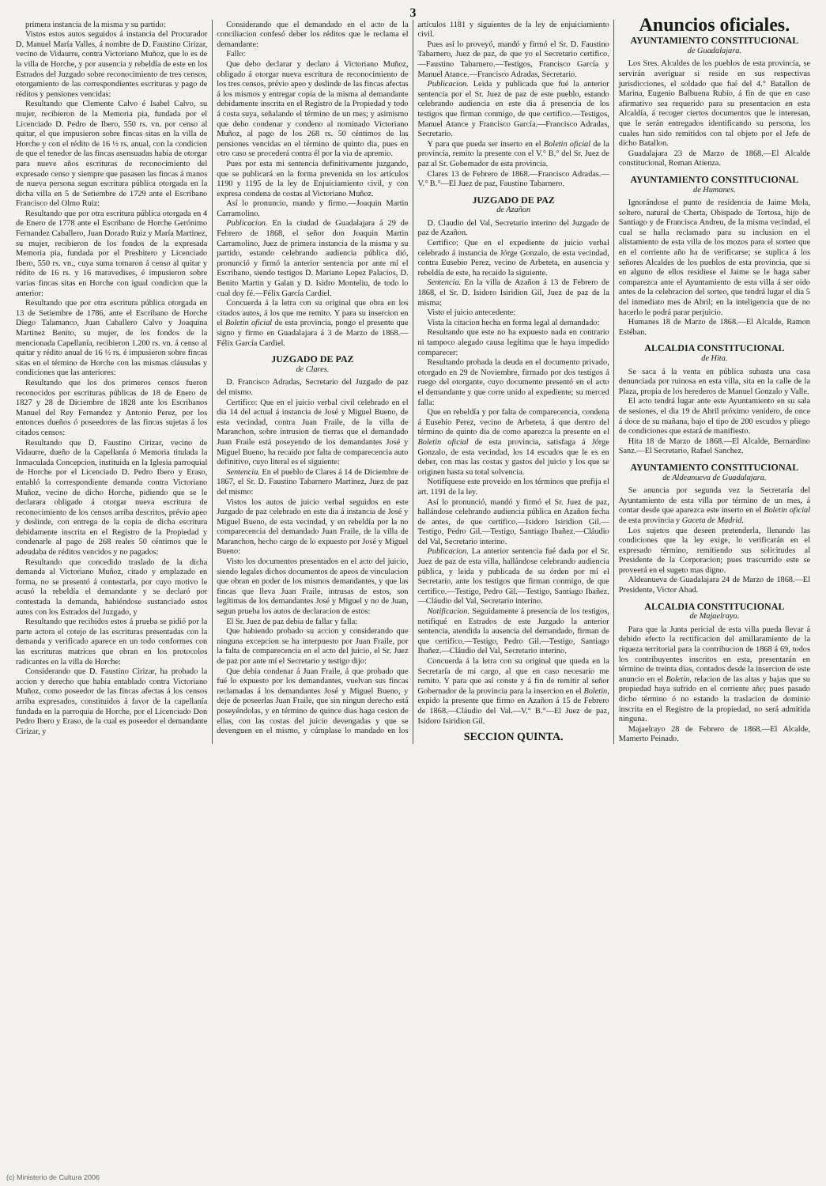3
primera instancia de la misma y su partido:
Vistos estos autos seguidos á instancia del Procurador D. Manuel María Valles, á nombre de D. Faustino Cirizar, vecino de Vidaurre, contra Victoriano Muñoz, que lo es de la villa de Horche, y por ausencia y rebeldía de este en los Estrados del Juzgado sobre reconocimiento de tres censos, otorgamiento de las correspondientes escrituras y pago de réditos y pensiones vencidas:
Resultando que Clemente Calvo é Isabel Calvo, su mujer, recibieron de la Memoria pia, fundada por el Licenciado D. Pedro de Ibero, 550 rs. vn. por censo al quitar, el que impusieron sobre fincas sitas en la villa de Horche y con el rédito de 16 ½ rs. anual, con la condicion de que el tenedor de las fincas asensuadas habia de otorgar para nueve años escrituras de reconocimiento del expresado censo y siempre que pasasen las fincas á manos de nueva persona segun escritura pública otorgada en la dicha villa en 5 de Setiembre de 1729 ante el Escribano Francisco del Olmo Ruiz:
Resultando que por otra escritura pública otorgada en 4 de Enero de 1778 ante el Escribano de Horche Gerónimo Fernandez Caballero, Juan Dorado Ruiz y María Martinez, su mujer, recibieron de los fondos de la expresada Memoria pia, fundada por el Presbitero y Licenciado Ibero, 550 rs. vn., cuya suma tomaron á censo al quitar y rédito de 16 rs. y 16 maravedises, é impusieron sobre varias fincas sitas en Horche con igual condicion que la anterior:
Resultando que por otra escritura pública otorgada en 13 de Setiembre de 1786, ante el Escribano de Horche Diego Talamanco, Juan Caballero Calvo y Joaquina Martinez Benito, su mujer, de los fondos de la mencionada Capellanía, recibieron 1.200 rs. vn. á censo al quitar y rédito anual de 16 ½ rs. é impusieron sobre fincas sitas en el término de Horche con las mismas cláusulas y condiciones que las anteriores:
Resultando que los dos primeros censos fueron reconocidos por escrituras públicas de 18 de Enero de 1827 y 28 de Diciembre de 1828 ante los Escribanos Manuel del Rey Fernandez y Antonio Perez, por los entonces dueños ó poseedores de las fincas sujetas á los citados censos:
Resultando que D. Faustino Cirizar, vecino de Vidaurre, dueño de la Capellanía ó Memoria titulada la Inmaculada Concepcion, instituida en la Iglesia parroquial de Horche por el Licenciado D. Pedro Ibero y Eraso, entabló la correspondiente demanda contra Victoriano Muñoz, vecino de dicho Horche, pidiendo que se le declarara obligado á otorgar nueva escritura de reconocimiento de los censos arriba descritos, prévio apeo y deslinde, con entrega de la copia de dicha escritura debidamente inscrita en el Registro de la Propiedad y condenarle al pago de 268 reales 50 céntimos que le adeudaba de réditos vencidos y no pagados:
Resultando que concedido traslado de la dicha demanda al Victoriano Muñoz, citado y emplazado en forma, no se presentó á contestarla, por cuyo motivo le acusó la rebeldía el demandante y se declaró por contestada la demanda, habiéndose sustanciado estos autos con los Estrados del Juzgado, y
Resultando que recibidos estos á prueba se pidió por la parte actora el cotejo de las escrituras presentadas con la demanda y verificado aparece en un todo conformes con las escrituras matrices que obran en los protocolos radicantes en la villa de Horche:
Considerando que D. Faustino Cirizar, ha probado la accion y derecho que habia entablado contra Victoriano Muñoz, como poseedor de las fincas afectas á los censos arriba expresados, constituidos á favor de la capellanía fundada en la parroquia de Horche, por el Licenciado Don Pedro Ibero y Eraso, de la cual es poseedor el demandante Cirizar, y
Considerando que el demandado en el acto de la conciliacion confesó deber los réditos que le reclama el demandante:
Fallo:
Que debo declarar y declaro á Victoriano Muñoz, obligado á otorgar nueva escritura de reconocimiento de los tres censos, prévio apeo y deslinde de las fincas afectas á los mismos y entregar copia de la misma al demandante debidamente inscrita en el Registro de la Propiedad y todo á costa suya, señalando el término de un mes; y asimismo que debo condenar y condeno al nominado Victoriano Muñoz, al pago de los 268 rs. 50 céntimos de las pensiones vencidas en el término de quinto dia, pues en otro caso se procederá contra él por la via de apremio.
Pues por esta mi sentencia definitivamente juzgando, que se publicará en la forma prevenida en los artículos 1190 y 1195 de la ley de Enjuiciamiento civil, y con expresa condena de costas al Victoriano Muñoz.
Así lo pronuncio, mando y firmo.—Joaquin Martin Carramolino.
Publicacion. En la ciudad de Guadalajara á 29 de Febrero de 1868, el señor don Joaquin Martin Carramolino, Juez de primera instancia de la misma y su partido, estando celebrando audiencia pública dió, pronunció y firmó la anterior sentencia por ante mí el Escribano, siendo testigos D. Mariano Lopez Palacios, D. Benito Martin y Galan y D. Isidro Monteliu, de todo lo cual doy fé.—Félix García Cardiel.
Concuerda á la letra con su original que obra en los citados autos, á los que me remito. Y para su insercion en el Boletin oficial de esta provincia, pongo el presente que signo y firmo en Guadalajara á 3 de Marzo de 1868.—Félix García Cardiel.
JUZGADO DE PAZ
de Clares.
D. Francisco Adradas, Secretario del Juzgado de paz del mismo.
Certifico: Que en el juicio verbal civil celebrado en el dia 14 del actual á instancia de José y Miguel Bueno, de esta vecindad, contra Juan Fraile, de la villa de Maranchon, sobre intrusion de tierras que el demandado Juan Fraile está poseyendo de los demandantes José y Miguel Bueno, ha recaido por falta de comparecencia auto definitivo, cuyo literal es el siguiente:
Sentencia. En el pueblo de Clares á 14 de Diciembre de 1867, el Sr. D. Faustino Tabarnero Martinez, Juez de paz del mismo:
Vistos los autos de juicio verbal seguidos en este Juzgado de paz celebrado en este dia á instancia de José y Miguel Bueno, de esta vecindad, y en rebeldía por la no comparecencia del demandado Juan Fraile, de la villa de Maranchon, hecho cargo de lo expuesto por José y Miguel Bueno:
Visto los documentos presentados en el acto del juicio, siendo legales dichos documentos de apeos de vinculacion que obran en poder de los mismos demandantes, y que las fincas que lleva Juan Fraile, intrusas de estos, son legítimas de los demandantes José y Miguel y no de Juan, segun prueba los autos de declaracion de estos:
El Sr. Juez de paz debia de fallar y falla:
Que habiendo probado su accion y considerando que ninguna excepcion se ha interpuesto por Juan Fraile, por la falta de comparecencia en el acto del juicio, el Sr. Juez de paz por ante mí el Secretario y testigo dijo:
Que debia condenar á Juan Fraile, á que probado que fué lo expuesto por los demandantes, vuelvan sus fincas reclamadas á los demandantes José y Miguel Bueno, y deje de poseerlas Juan Fraile, que sin ningun derecho está poseyéndolas, y en término de quince dias haga cesion de ellas, con las costas del juicio devengadas y que se devenguen en el mismo, y cúmplase lo mandado en los artículos 1181 y siguientes de la ley de enjuiciamiento civil.
Pues así lo proveyó, mandó y firmó el Sr. D. Faustino Tabarnero, Juez de paz, de que yo el Secretario certifico.—Faustino Tabarnero.—Testigos, Francisco García y Manuel Atance.—Francisco Adradas, Secretario.
Publicacion. Leida y publicada que fué la anterior sentencia por el Sr. Juez de paz de este pueblo, estando celebrando audiencia en este dia á presencia de los testigos que firman conmigo, de que certifico.—Testigos, Manuel Atance y Francisco García.—Francisco Adradas, Secretario.
Y para que pueda ser inserto en el Boletin oficial de la provincia, remito la presente con el V.° B.° del Sr. Juez de paz al Sr. Gobernador de esta provincia.
Clares 13 de Febrero de 1868.—Francisco Adradas.—V.° B.°—El Juez de paz, Faustino Tabarnero.
JUZGADO DE PAZ
de Azañon
D. Claudio del Val, Secretario interino del Juzgado de paz de Azañon.
Certifico: Que en el expediente de juicio verbal celebrado á instancia de Jórge Gonzalo, de esta vecindad, contra Eusebio Perez, vecino de Arbeteta, en ausencia y rebeldía de este, ha recaido la siguiente.
Sentencia. En la villa de Azañon á 13 de Febrero de 1868, el Sr. D. Isidoro Isiridion Gil, Juez de paz de la misma:
Visto el juicio antecedente:
Vista la citacion hecha en forma legal al demandado:
Resultando que este no ha expuesto nada en contrario ni tampoco alegado causa legítima que le haya impedido comparecer:
Resultando probada la deuda en el documento privado, otorgado en 29 de Noviembre, firmado por dos testigos á ruego del otorgante, cuyo documento presentó en el acto el demandante y que corre unido al expediente; su merced falla:
Que en rebeldía y por falta de comparecencia, condena á Eusebio Perez, vecino de Arbeteta, á que dentro del término de quinto dia de como aparezca la presente en el Boletin oficial de esta provincia, satisfaga á Jórge Gonzalo, de esta vecindad, los 14 escudos que le es en deber, con mas las costas y gastos del juicio y los que se originen hasta su total solvencia.
Notifíquese este proveido en los términos que prefija el art. 1191 de la ley.
Así lo pronunció, mandó y firmó el Sr. Juez de paz, hallándose celebrando audiencia pública en Azañon fecha de antes, de que certifico.—Isidoro Isiridion Gil.—Testigo, Pedro Gil.—Testigo, Santiago Ibañez.—Cláudio del Val, Secretario interino.
Publicacion. La anterior sentencia fué dada por el Sr. Juez de paz de esta villa, hallándose celebrando audiencia pública, y leida y publicada de su órden por mí el Secretario, ante los testigos que firman conmigo, de que certifico.—Testigo, Pedro Gil.—Testigo, Santiago Ibañez.—Cláudio del Val, Secretario interino.
Notificacion. Seguidamente á presencia de los testigos, notifiqué en Estrados de este Juzgado la anterior sentencia, atendida la ausencia del demandado, firman de que certifico.—Testigo, Pedro Gil.—Testigo, Santiago Ibañez.—Cláudio del Val, Secretario interino.
Concuerda á la letra con su original que queda en la Secretaría de mi cargo, al que en caso necesario me remito. Y para que así conste y á fin de remitir al señor Gobernador de la provincia para la insercion en el Boletin, expido la presente que firmo en Azañon á 15 de Febrero de 1868.—Cláudio del Val.—V.° B.°—El Juez de paz, Isidoro Isiridion Gil.
SECCION QUINTA.
Anuncios oficiales.
AYUNTAMIENTO CONSTITUCIONAL
de Guadalajara.
Los Sres. Alcaldes de los pueblos de esta provincia, se servirán averiguar si reside en sus respectivas jurisdicciones, el soldado que fué del 4.° Batallon de Marina, Eugenio Balbuena Rubio, á fin de que en caso afirmativo sea requerido para su presentacion en esta Alcaldía, á recoger ciertos documentos que le interesan, que le serán entregados identificando su persona, los cuales han sido remitidos con tal objeto por el Jefe de dicho Batallon.
Guadalajara 23 de Marzo de 1868.—El Alcalde constitucional, Roman Atienza.
AYUNTAMIENTO CONSTITUCIONAL
de Humanes.
Ignorándose el punto de residencia de Jaime Mola, soltero, natural de Cherta, Obispado de Tortosa, hijo de Santiago y de Francisca Andreu, de la misma vecindad, el cual se halla reclamado para su inclusion en el alistamiento de esta villa de los mozos para el sorteo que en el corriente año ha de verificarse; se suplica á los señores Alcaldes de los pueblos de esta provincia, que si en alguno de ellos residiese el Jaime se le haga saber comparezca ante el Ayuntamiento de esta villa á ser oido antes de la celebracion del sorteo, que tendrá lugar el dia 5 del inmediato mes de Abril; en la inteligencia que de no hacerlo le podrá parar perjuicio.
Humanes 18 de Marzo de 1868.—El Alcalde, Ramon Estéban.
ALCALDIA CONSTITUCIONAL
de Hita.
Se saca á la venta en pública subasta una casa denunciada por ruinosa en esta villa, sita en la calle de la Plaza, propia de los herederos de Manuel Gonzalo y Valle.
El acto tendrá lugar ante este Ayuntamiento en su sala de sesiones, el dia 19 de Abril próximo venidero, de once á doce de su mañana, bajo el tipo de 200 escudos y pliego de condiciones que estará de manifiesto.
Hita 18 de Marzo de 1868.—El Alcalde, Bernardino Sanz.—El Secretario, Rafael Sanchez.
AYUNTAMIENTO CONSTITUCIONAL
de Aldeanueva de Guadalajara.
Se anuncia por segunda vez la Secretaría del Ayuntamiento de esta villa por término de un mes, á contar desde que aparezca este inserto en el Boletin oficial de esta provincia y Gaceta de Madrid.
Los sujetos que deseen pretenderla, llenando las condiciones que la ley exige, lo verificarán en el expresado término, remitiendo sus solicitudes al Presidente de la Corporacion; pues trascurrido este se proveerá en el sugeto mas digno.
Aldeanueva de Guadalajara 24 de Marzo de 1868.—El Presidente, Victor Abad.
ALCALDIA CONSTITUCIONAL
de Majaelrayo.
Para que la Junta pericial de esta villa pueda llevar á debido efecto la rectificacion del amillaramiento de la riqueza territorial para la contribucion de 1868 á 69, todos los contribuyentes inscritos en esta, presentarán en término de treinta dias, contados desde la insercion de este anuncio en el Boletin, relacion de las altas y bajas que su propiedad haya sufrido en el corriente año; pues pasado dicho término ó no estando la traslacion de dominio inscrita en el Registro de la propiedad, no será admitida ninguna.
Majaelrayo 28 de Febrero de 1868.—El Alcalde, Mamerto Peinado.
(c) Ministerio de Cultura 2006